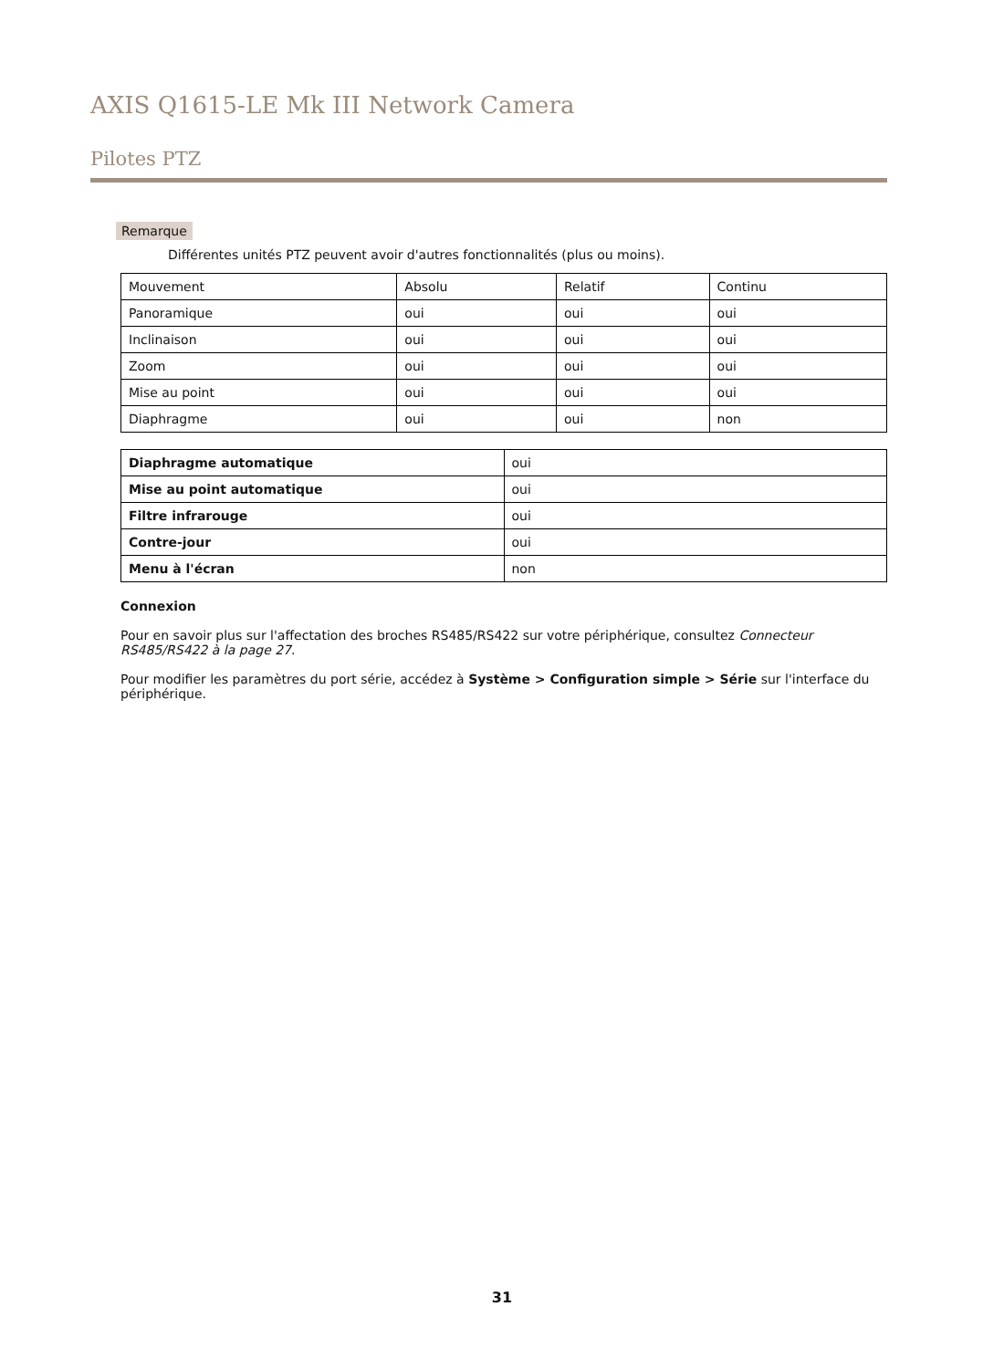AXIS Q1615-LE Mk III Network Camera
Pilotes PTZ
Remarque
Différentes unités PTZ peuvent avoir d'autres fonctionnalités (plus ou moins).
| Mouvement | Absolu | Relatif | Continu |
| Panoramique | oui | oui | oui |
| Inclinaison | oui | oui | oui |
| Zoom | oui | oui | oui |
| Mise au point | oui | oui | oui |
| Diaphragme | oui | oui | non |
| Diaphragme automatique | oui |
| Mise au point automatique | oui |
| Filtre infrarouge | oui |
| Contre-jour | oui |
| Menu à l'écran | non |
Connexion
Pour en savoir plus sur l'affectation des broches RS485/RS422 sur votre périphérique, consultez Connecteur RS485/RS422 à la page 27.
Pour modifier les paramètres du port série, accédez à Système > Configuration simple > Série sur l'interface du périphérique.
31